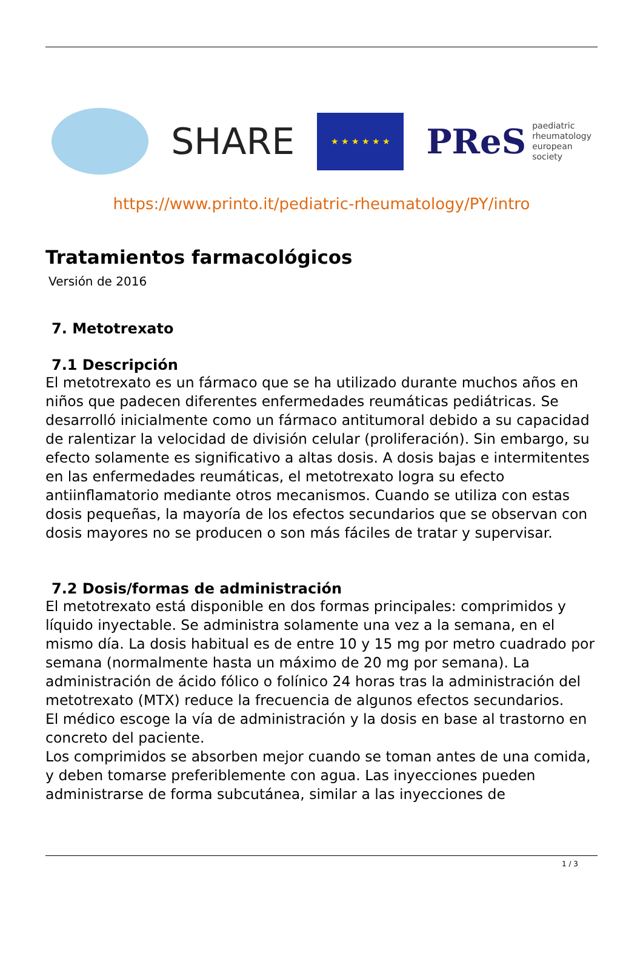SHARE
★ ★ ★ ★ ★ ★
PReS paediatric
rheumatology
european
society
https://www.printo.it/pediatric-rheumatology/PY/intro
Tratamientos farmacológicos
Versión de 2016
7. Metotrexato
7.1 Descripción
El metotrexato es un fármaco que se ha utilizado durante muchos años en niños que padecen diferentes enfermedades reumáticas pediátricas. Se desarrolló inicialmente como un fármaco antitumoral debido a su capacidad de ralentizar la velocidad de división celular (proliferación). Sin embargo, su efecto solamente es significativo a altas dosis. A dosis bajas e intermitentes en las enfermedades reumáticas, el metotrexato logra su efecto antiinflamatorio mediante otros mecanismos. Cuando se utiliza con estas dosis pequeñas, la mayoría de los efectos secundarios que se observan con dosis mayores no se producen o son más fáciles de tratar y supervisar.
7.2 Dosis/formas de administración
El metotrexato está disponible en dos formas principales: comprimidos y líquido inyectable. Se administra solamente una vez a la semana, en el mismo día. La dosis habitual es de entre 10 y 15 mg por metro cuadrado por semana (normalmente hasta un máximo de 20 mg por semana). La administración de ácido fólico o folínico 24 horas tras la administración del metotrexato (MTX) reduce la frecuencia de algunos efectos secundarios.
El médico escoge la vía de administración y la dosis en base al trastorno en concreto del paciente.
Los comprimidos se absorben mejor cuando se toman antes de una comida, y deben tomarse preferiblemente con agua. Las inyecciones pueden administrarse de forma subcutánea, similar a las inyecciones de
1 / 3